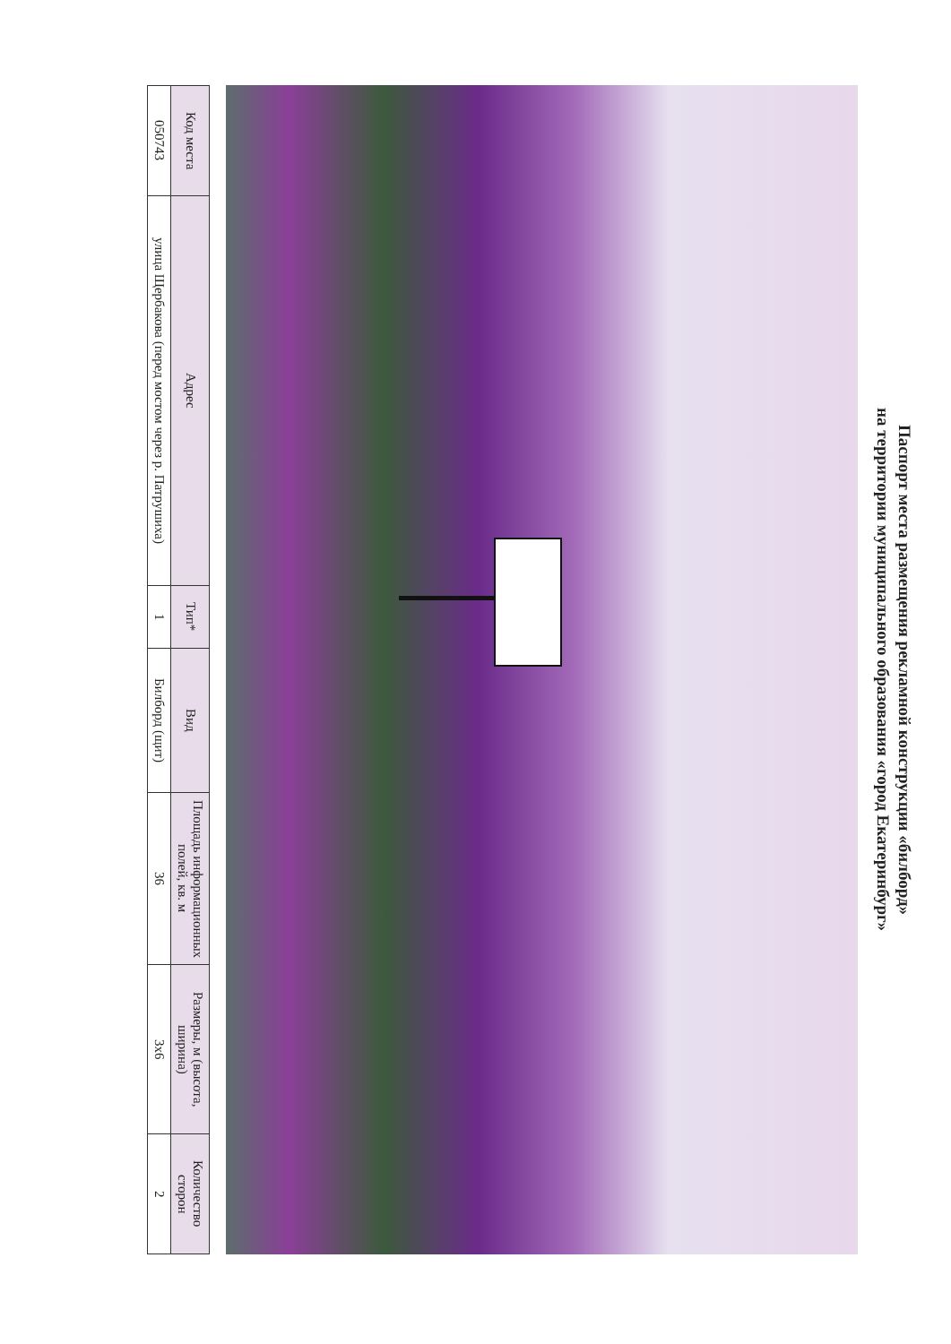Паспорт места размещения рекламной конструкции «билборд»
на территории муниципального образования «город Екатеринбург»
| Код места | Адрес | Тип* | Вид | Площадь информационных полей, кв. м | Размеры, м (высота, ширина) | Количество сторон |
| --- | --- | --- | --- | --- | --- | --- |
| 050743 | улица Щербакова (перед мостом через р. Патрушиха) | 1 | Билборд (щит) | 36 | 3х6 | 2 |